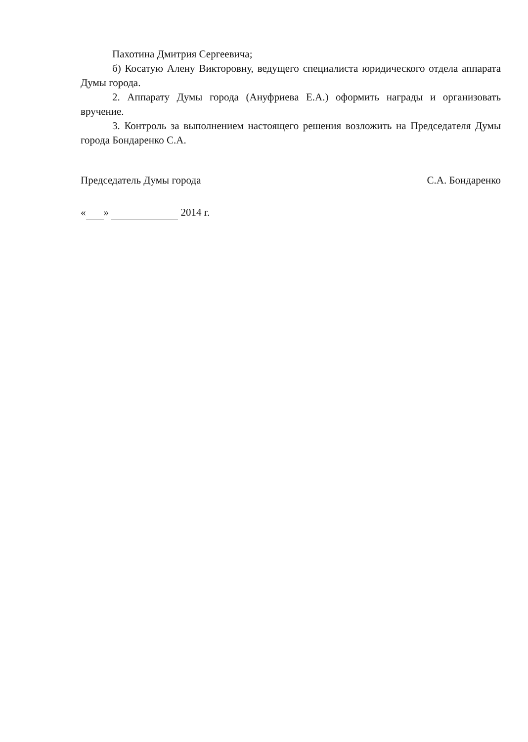Пахотина Дмитрия Сергеевича;
б) Косатую Алену Викторовну, ведущего специалиста юридического отдела аппарата Думы города.
2. Аппарату Думы города (Ануфриева Е.А.) оформить награды и организовать вручение.
3. Контроль за выполнением настоящего решения возложить на Председателя Думы города Бондаренко С.А.
Председатель Думы города С.А. Бондаренко
« » 2014 г.